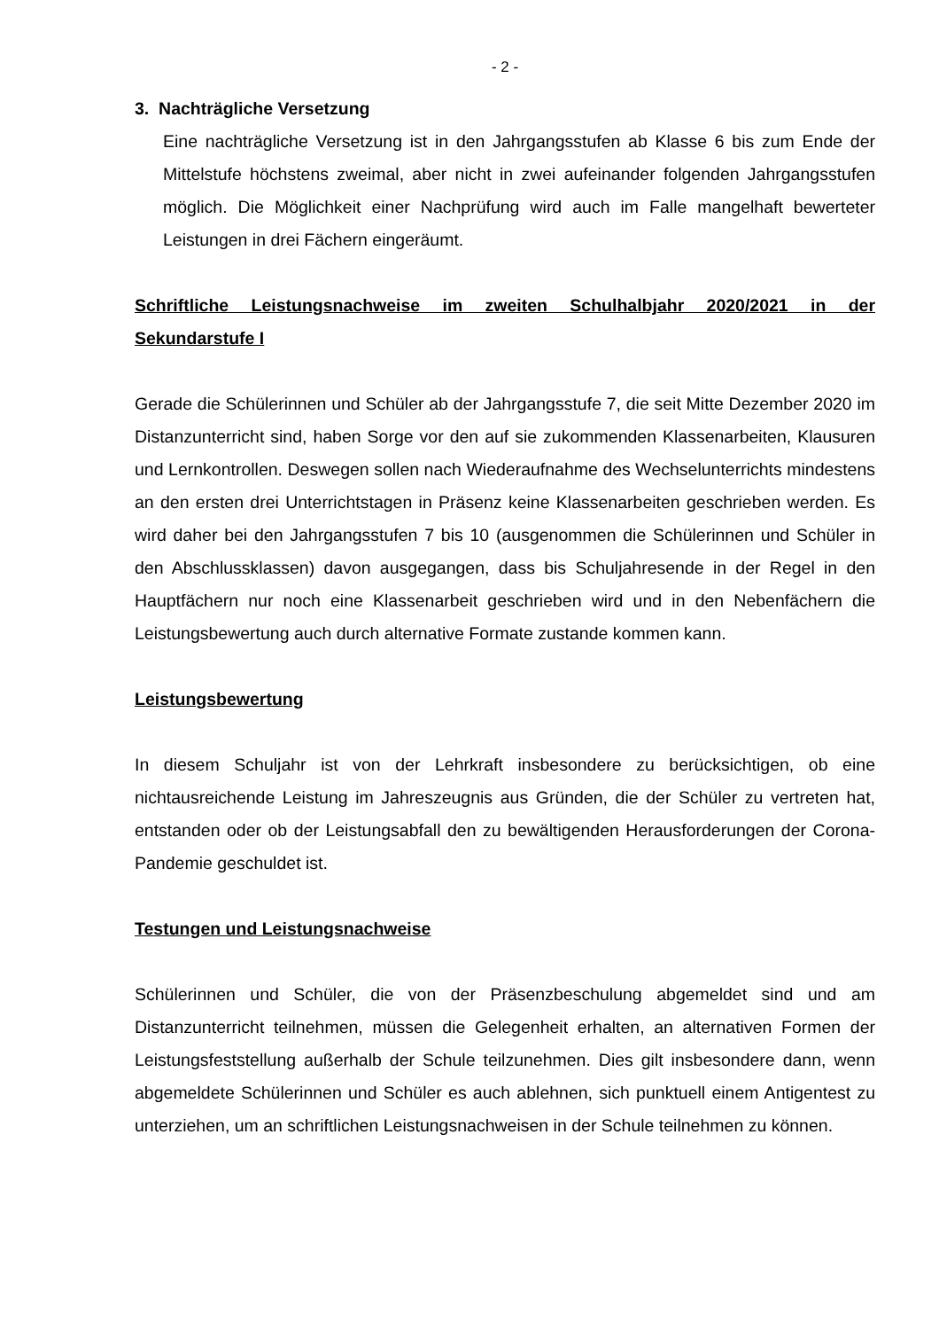- 2 -
3. Nachträgliche Versetzung
Eine nachträgliche Versetzung ist in den Jahrgangsstufen ab Klasse 6 bis zum Ende der Mittelstufe höchstens zweimal, aber nicht in zwei aufeinander folgenden Jahrgangsstufen möglich. Die Möglichkeit einer Nachprüfung wird auch im Falle mangelhaft bewerteter Leistungen in drei Fächern eingeräumt.
Schriftliche Leistungsnachweise im zweiten Schulhalbjahr 2020/2021 in der Sekundarstufe I
Gerade die Schülerinnen und Schüler ab der Jahrgangsstufe 7, die seit Mitte Dezember 2020 im Distanzunterricht sind, haben Sorge vor den auf sie zukommenden Klassenarbeiten, Klausuren und Lernkontrollen. Deswegen sollen nach Wiederaufnahme des Wechselunterrichts mindestens an den ersten drei Unterrichtstagen in Präsenz keine Klassenarbeiten geschrieben werden. Es wird daher bei den Jahrgangsstufen 7 bis 10 (ausgenommen die Schülerinnen und Schüler in den Abschlussklassen) davon ausgegangen, dass bis Schuljahresende in der Regel in den Hauptfächern nur noch eine Klassenarbeit geschrieben wird und in den Nebenfächern die Leistungsbewertung auch durch alternative Formate zustande kommen kann.
Leistungsbewertung
In diesem Schuljahr ist von der Lehrkraft insbesondere zu berücksichtigen, ob eine nichtausreichende Leistung im Jahreszeugnis aus Gründen, die der Schüler zu vertreten hat, entstanden oder ob der Leistungsabfall den zu bewältigenden Herausforderungen der Corona-Pandemie geschuldet ist.
Testungen und Leistungsnachweise
Schülerinnen und Schüler, die von der Präsenzbeschulung abgemeldet sind und am Distanzunterricht teilnehmen, müssen die Gelegenheit erhalten, an alternativen Formen der Leistungsfeststellung außerhalb der Schule teilzunehmen. Dies gilt insbesondere dann, wenn abgemeldete Schülerinnen und Schüler es auch ablehnen, sich punktuell einem Antigentest zu unterziehen, um an schriftlichen Leistungsnachweisen in der Schule teilnehmen zu können.